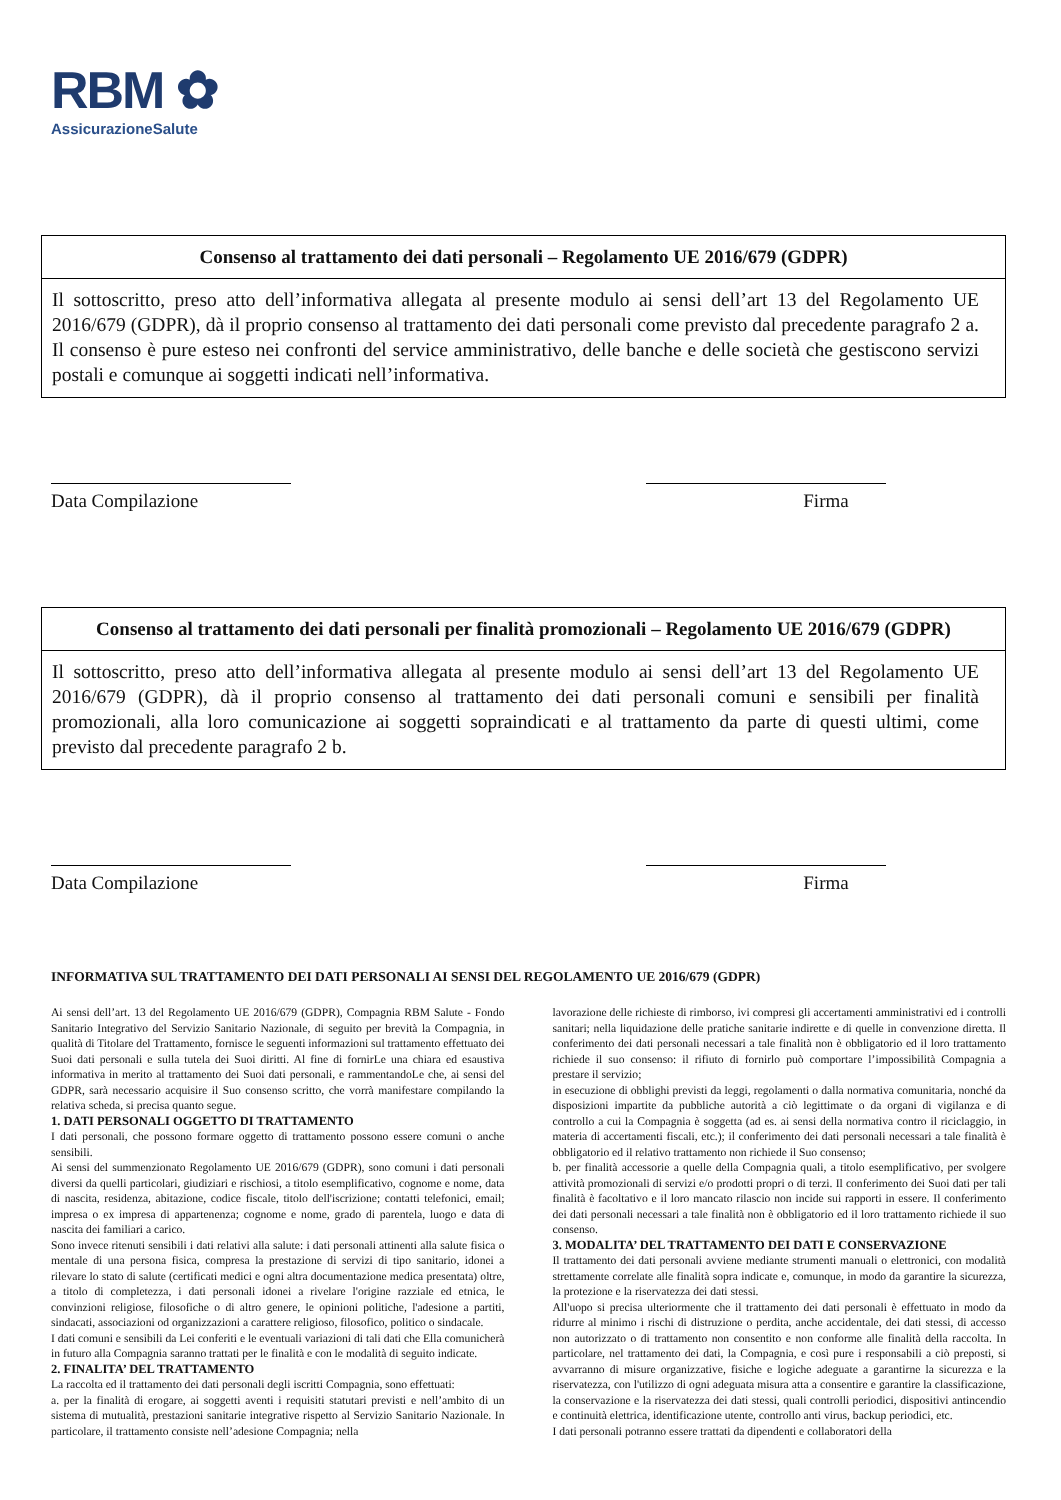RBM ✿
AssicurazioneSalute
Consenso al trattamento dei dati personali – Regolamento UE 2016/679 (GDPR)
Il sottoscritto, preso atto dell’informativa allegata al presente modulo ai sensi dell’art 13 del Regolamento UE 2016/679 (GDPR), dà il proprio consenso al trattamento dei dati personali come previsto dal precedente paragrafo 2 a. Il consenso è pure esteso nei confronti del service amministrativo, delle banche e delle società che gestiscono servizi postali e comunque ai soggetti indicati nell’informativa.
Data Compilazione Firma
Consenso al trattamento dei dati personali per finalità promozionali – Regolamento UE 2016/679 (GDPR)
Il sottoscritto, preso atto dell’informativa allegata al presente modulo ai sensi dell’art 13 del Regolamento UE 2016/679 (GDPR), dà il proprio consenso al trattamento dei dati personali comuni e sensibili per finalità promozionali, alla loro comunicazione ai soggetti sopraindicati e al trattamento da parte di questi ultimi, come previsto dal precedente paragrafo 2 b.
Data Compilazione Firma
INFORMATIVA SUL TRATTAMENTO DEI DATI PERSONALI AI SENSI DEL REGOLAMENTO UE 2016/679 (GDPR)
Ai sensi dell’art. 13 del Regolamento UE 2016/679 (GDPR), Compagnia RBM Salute - Fondo Sanitario Integrativo del Servizio Sanitario Nazionale, di seguito per brevità la Compagnia, in qualità di Titolare del Trattamento, fornisce le seguenti informazioni sul trattamento effettuato dei Suoi dati personali e sulla tutela dei Suoi diritti. Al fine di fornirLe una chiara ed esaustiva informativa in merito al trattamento dei Suoi dati personali, e rammentandoLe che, ai sensi del GDPR, sarà necessario acquisire il Suo consenso scritto, che vorrà manifestare compilando la relativa scheda, si precisa quanto segue.
1. DATI PERSONALI OGGETTO DI TRATTAMENTO
I dati personali, che possono formare oggetto di trattamento possono essere comuni o anche sensibili.
Ai sensi del summenzionato Regolamento UE 2016/679 (GDPR), sono comuni i dati personali diversi da quelli particolari, giudiziari e rischiosi, a titolo esemplificativo, cognome e nome, data di nascita, residenza, abitazione, codice fiscale, titolo dell'iscrizione; contatti telefonici, email; impresa o ex impresa di appartenenza; cognome e nome, grado di parentela, luogo e data di nascita dei familiari a carico.
Sono invece ritenuti sensibili i dati relativi alla salute: i dati personali attinenti alla salute fisica o mentale di una persona fisica, compresa la prestazione di servizi di tipo sanitario, idonei a rilevare lo stato di salute (certificati medici e ogni altra documentazione medica presentata) oltre, a titolo di completezza, i dati personali idonei a rivelare l'origine razziale ed etnica, le convinzioni religiose, filosofiche o di altro genere, le opinioni politiche, l'adesione a partiti, sindacati, associazioni od organizzazioni a carattere religioso, filosofico, politico o sindacale.
I dati comuni e sensibili da Lei conferiti e le eventuali variazioni di tali dati che Ella comunicherà in futuro alla Compagnia saranno trattati per le finalità e con le modalità di seguito indicate.
2. FINALITA’ DEL TRATTAMENTO
La raccolta ed il trattamento dei dati personali degli iscritti Compagnia, sono effettuati:
a. per la finalità di erogare, ai soggetti aventi i requisiti statutari previsti e nell’ambito di un sistema di mutualità, prestazioni sanitarie integrative rispetto al Servizio Sanitario Nazionale. In particolare, il trattamento consiste nell’adesione Compagnia; nella
lavorazione delle richieste di rimborso, ivi compresi gli accertamenti amministrativi ed i controlli sanitari; nella liquidazione delle pratiche sanitarie indirette e di quelle in convenzione diretta. Il conferimento dei dati personali necessari a tale finalità non è obbligatorio ed il loro trattamento richiede il suo consenso: il rifiuto di fornirlo può comportare l’impossibilità Compagnia a prestare il servizio;
in esecuzione di obblighi previsti da leggi, regolamenti o dalla normativa comunitaria, nonché da disposizioni impartite da pubbliche autorità a ciò legittimate o da organi di vigilanza e di controllo a cui la Compagnia è soggetta (ad es. ai sensi della normativa contro il riciclaggio, in materia di accertamenti fiscali, etc.); il conferimento dei dati personali necessari a tale finalità è obbligatorio ed il relativo trattamento non richiede il Suo consenso;
b. per finalità accessorie a quelle della Compagnia quali, a titolo esemplificativo, per svolgere attività promozionali di servizi e/o prodotti propri o di terzi. Il conferimento dei Suoi dati per tali finalità è facoltativo e il loro mancato rilascio non incide sui rapporti in essere. Il conferimento dei dati personali necessari a tale finalità non è obbligatorio ed il loro trattamento richiede il suo consenso.
3. MODALITA’ DEL TRATTAMENTO DEI DATI E CONSERVAZIONE
Il trattamento dei dati personali avviene mediante strumenti manuali o elettronici, con modalità strettamente correlate alle finalità sopra indicate e, comunque, in modo da garantire la sicurezza, la protezione e la riservatezza dei dati stessi.
All'uopo si precisa ulteriormente che il trattamento dei dati personali è effettuato in modo da ridurre al minimo i rischi di distruzione o perdita, anche accidentale, dei dati stessi, di accesso non autorizzato o di trattamento non consentito e non conforme alle finalità della raccolta. In particolare, nel trattamento dei dati, la Compagnia, e così pure i responsabili a ciò preposti, si avvarranno di misure organizzative, fisiche e logiche adeguate a garantirne la sicurezza e la riservatezza, con l'utilizzo di ogni adeguata misura atta a consentire e garantire la classificazione, la conservazione e la riservatezza dei dati stessi, quali controlli periodici, dispositivi antincendio e continuità elettrica, identificazione utente, controllo anti virus, backup periodici, etc.
I dati personali potranno essere trattati da dipendenti e collaboratori della